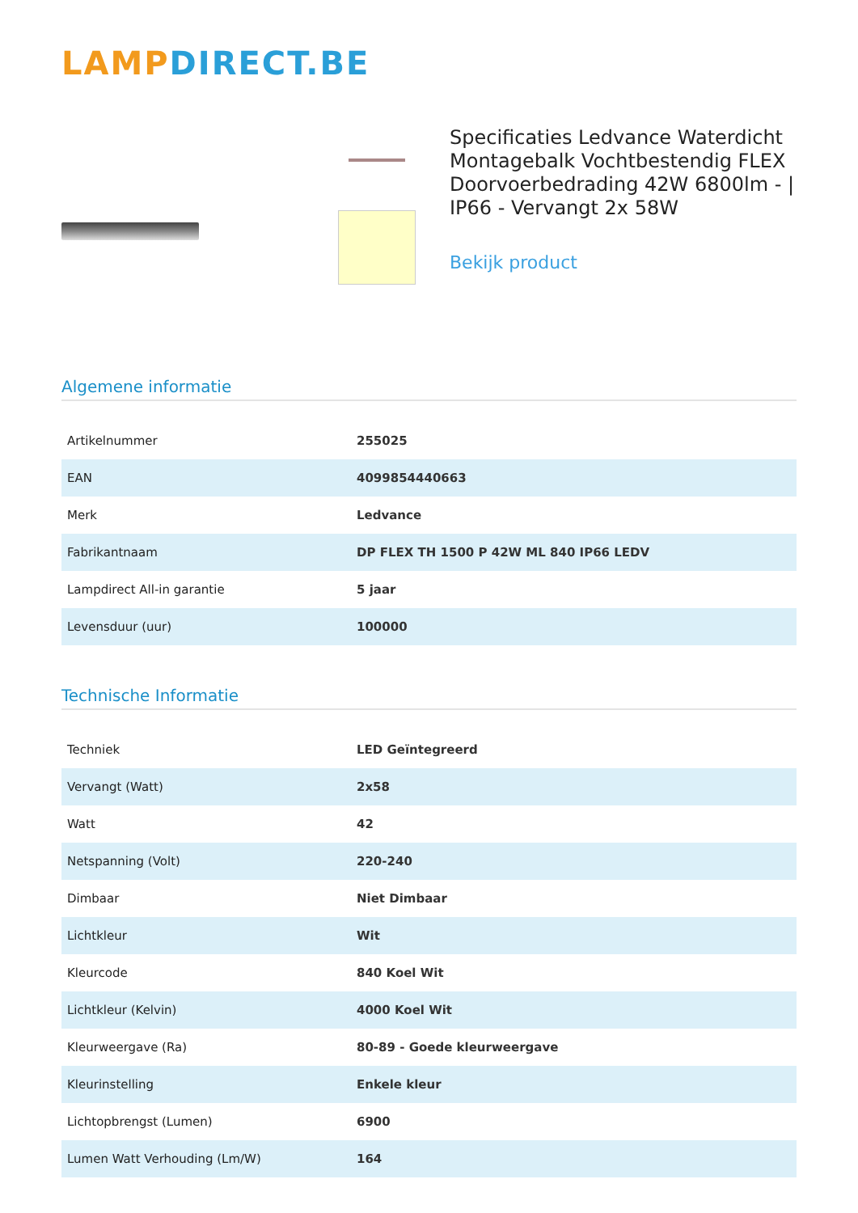LAMP DIRECT.BE
Specificaties Ledvance Waterdicht Montagebalk Vochtbestendig FLEX Doorvoerbedrading 42W 6800lm - | IP66 - Vervangt 2x 58W
Bekijk product
Algemene informatie
| Artikelnummer | 255025 |
| EAN | 4099854440663 |
| Merk | Ledvance |
| Fabrikantnaam | DP FLEX TH 1500 P 42W ML 840 IP66 LEDV |
| Lampdirect All-in garantie | 5 jaar |
| Levensduur (uur) | 100000 |
Technische Informatie
| Techniek | LED Geïntegreerd |
| Vervangt (Watt) | 2x58 |
| Watt | 42 |
| Netspanning (Volt) | 220-240 |
| Dimbaar | Niet Dimbaar |
| Lichtkleur | Wit |
| Kleurcode | 840 Koel Wit |
| Lichtkleur (Kelvin) | 4000 Koel Wit |
| Kleurweergave (Ra) | 80-89 - Goede kleurweergave |
| Kleurinstelling | Enkele kleur |
| Lichtopbrengst (Lumen) | 6900 |
| Lumen Watt Verhouding (Lm/W) | 164 |